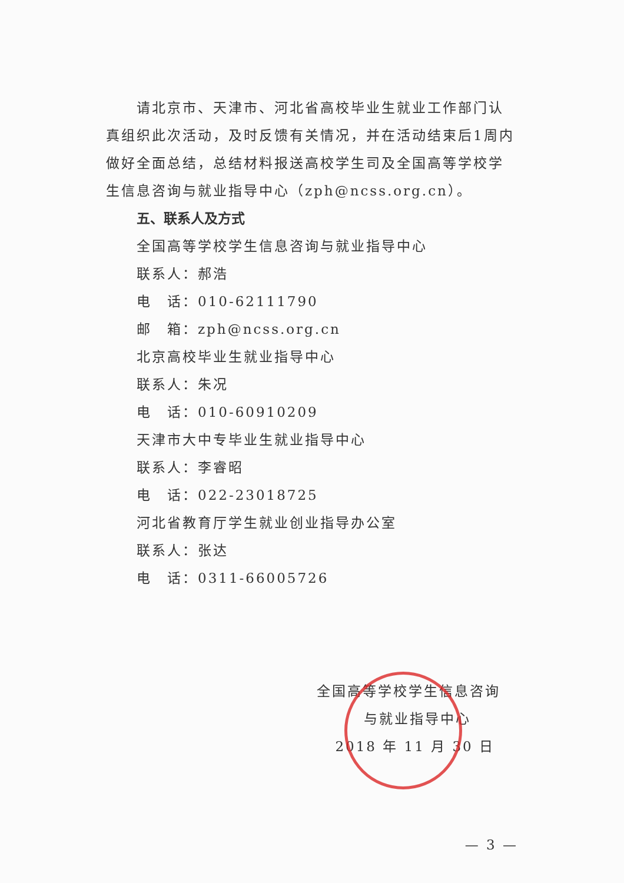请北京市、天津市、河北省高校毕业生就业工作部门认真组织此次活动，及时反馈有关情况，并在活动结束后1周内做好全面总结，总结材料报送高校学生司及全国高等学校学生信息咨询与就业指导中心（zph@ncss.org.cn）。
五、联系人及方式
全国高等学校学生信息咨询与就业指导中心
联系人：郝浩
电　话：010-62111790
邮　箱：zph@ncss.org.cn
北京高校毕业生就业指导中心
联系人：朱况
电　话：010-60910209
天津市大中专毕业生就业指导中心
联系人：李睿昭
电　话：022-23018725
河北省教育厅学生就业创业指导办公室
联系人：张达
电　话：0311-66005726
全国高等学校学生信息咨询
与就业指导中心
2018 年 11 月 30 日
— 3 —